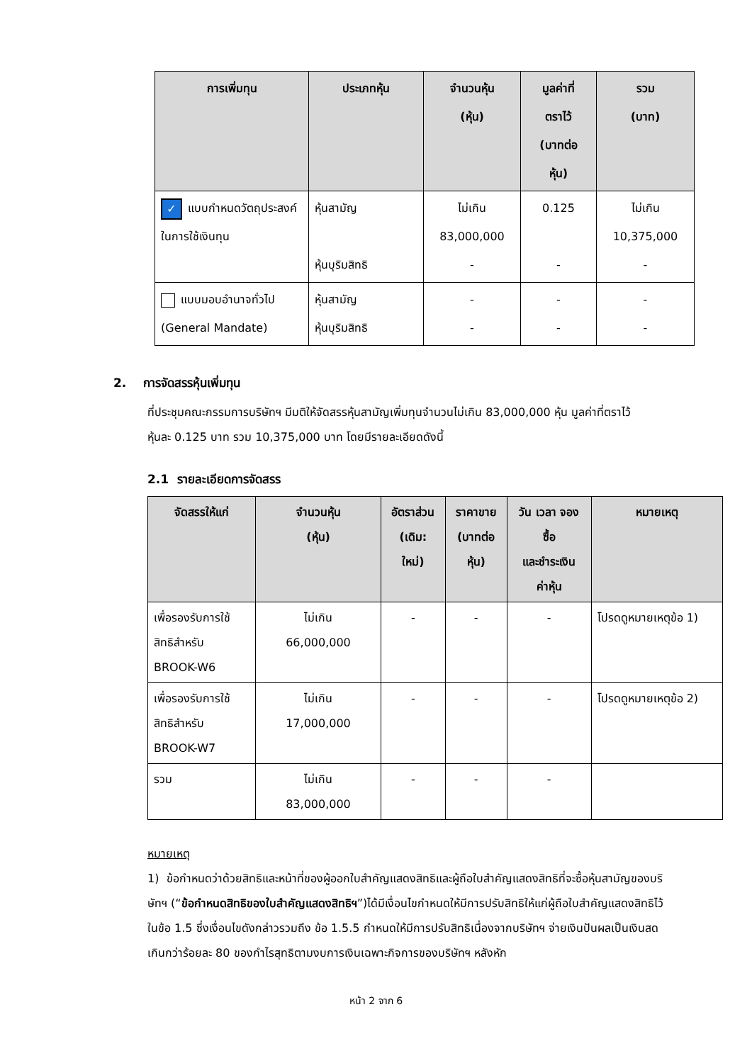| การเพิ่มทุน | ประเภทหุ้น | จำนวนหุ้น (หุ้น) | มูลค่าที่ ตราไว้ (บาทต่อ หุ้น) | รวม (บาท) |
| --- | --- | --- | --- | --- |
| ✓ แบบกำหนดวัตถุประสงค์ในการใช้เงินทุน | หุ้นสามัญ หุ้นบุริมสิทธิ | ไม่เกิน 83,000,000 - | 0.125 - | ไม่เกิน 10,375,000 - |
| แบบมอบอำนาจทั่วไป (General Mandate) | หุ้นสามัญ หุ้นบุริมสิทธิ | - - | - - | - - |
2. การจัดสรรหุ้นเพิ่มทุน
ที่ประชุมคณะกรรมการบริษัทฯ มีมติให้จัดสรรหุ้นสามัญเพิ่มทุนจำนวนไม่เกิน 83,000,000 หุ้น มูลค่าที่ตราไว้หุ้นละ 0.125 บาท รวม 10,375,000 บาท โดยมีรายละเอียดดังนี้
2.1 รายละเอียดการจัดสรร
| จัดสรรให้แก่ | จำนวนหุ้น (หุ้น) | อัตราส่วน (เดิม: ใหม่) | ราคาขาย (บาทต่อ หุ้น) | วัน เวลา จอง ซื้อ และชำระเงิน ค่าหุ้น | หมายเหตุ |
| --- | --- | --- | --- | --- | --- |
| เพื่อรองรับการใช้สิทธิสำหรับ BROOK-W6 | ไม่เกิน 66,000,000 | - | - | - | โปรดดูหมายเหตุข้อ 1) |
| เพื่อรองรับการใช้สิทธิสำหรับ BROOK-W7 | ไม่เกิน 17,000,000 | - | - | - | โปรดดูหมายเหตุข้อ 2) |
| รวม | ไม่เกิน 83,000,000 | - | - | - | |
หมายเหตุ
1) ข้อกำหนดว่าด้วยสิทธิและหน้าที่ของผู้ออกใบสำคัญแสดงสิทธิและผู้ถือใบสำคัญแสดงสิทธิที่จะซื้อหุ้นสามัญของบริษัทฯ (“ข้อกำหนดสิทธิของใบสำคัญแสดงสิทธิฯ”)ได้มีเงื่อนไขกำหนดให้มีการปรับสิทธิให้แก่ผู้ถือใบสำคัญแสดงสิทธิไว้ในข้อ 1.5 ซึ่งเงื่อนไขดังกล่าวรวมถึง ข้อ 1.5.5 กำหนดให้มีการปรับสิทธิเนื่องจากบริษัทฯ จ่ายเงินปันผลเป็นเงินสดเกินกว่าร้อยละ 80 ของกำไรสุทธิตามงบการเงินเฉพาะกิจการของบริษัทฯ หลังหัก
หน้า 2 จาก 6